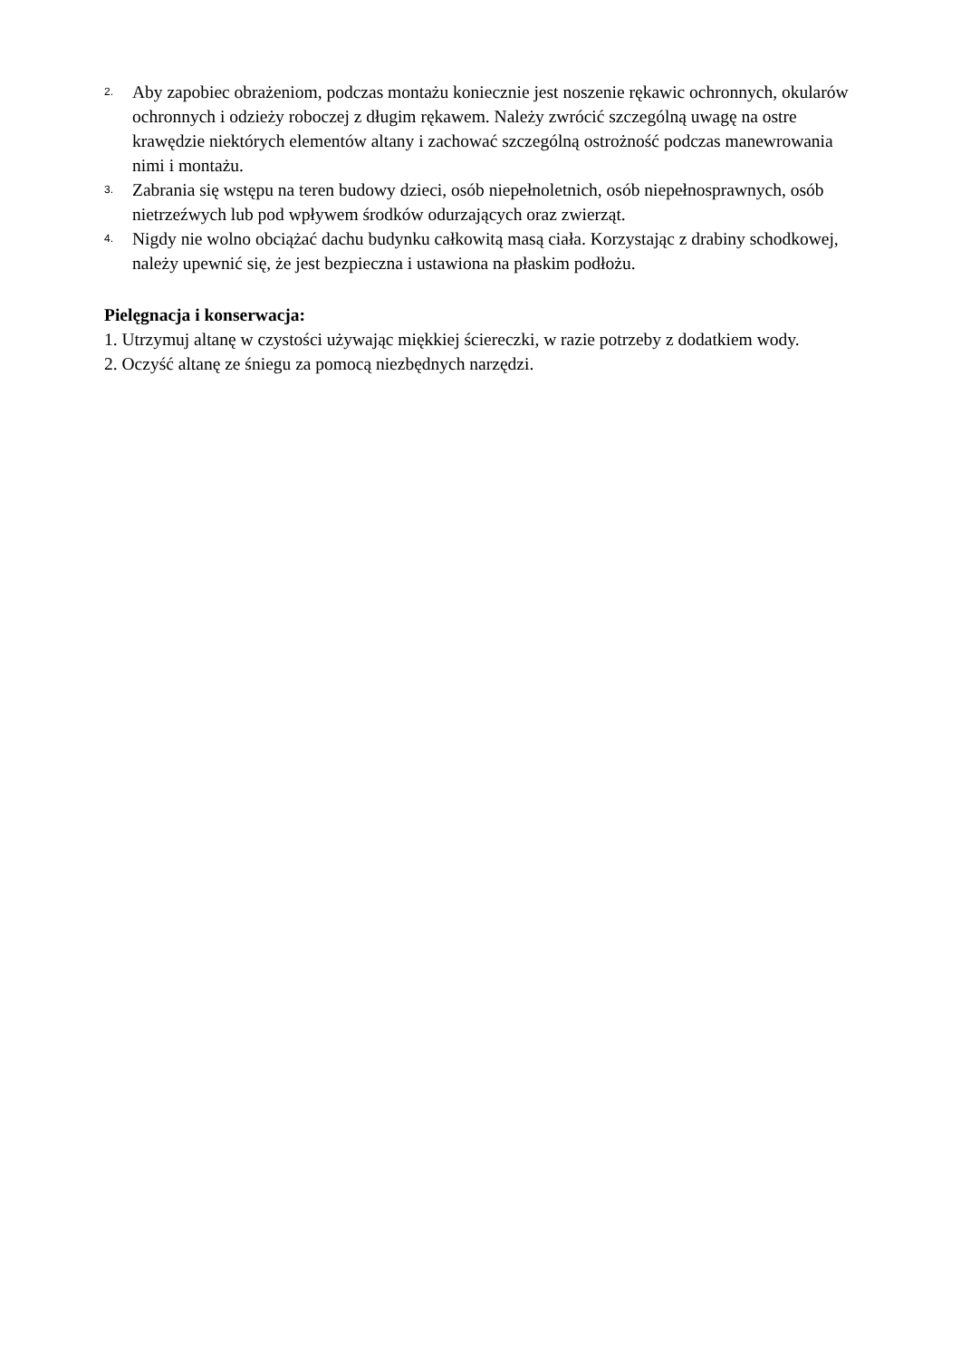2. Aby zapobiec obrażeniom, podczas montażu koniecznie jest noszenie rękawic ochronnych, okularów ochronnych i odzieży roboczej z długim rękawem. Należy zwrócić szczególną uwagę na ostre krawędzie niektórych elementów altany i zachować szczególną ostrożność podczas manewrowania nimi i montażu.
3. Zabrania się wstępu na teren budowy dzieci, osób niepełnoletnich, osób niepełnosprawnych, osób nietrzeźwych lub pod wpływem środków odurzających oraz zwierząt.
4. Nigdy nie wolno obciążać dachu budynku całkowitą masą ciała. Korzystając z drabiny schodkowej, należy upewnić się, że jest bezpieczna i ustawiona na płaskim podłożu.
Pielęgnacja i konserwacja:
1. Utrzymuj altanę w czystości używając miękkiej ściereczki, w razie potrzeby z dodatkiem wody.
2. Oczyść altanę ze śniegu za pomocą niezbędnych narzędzi.